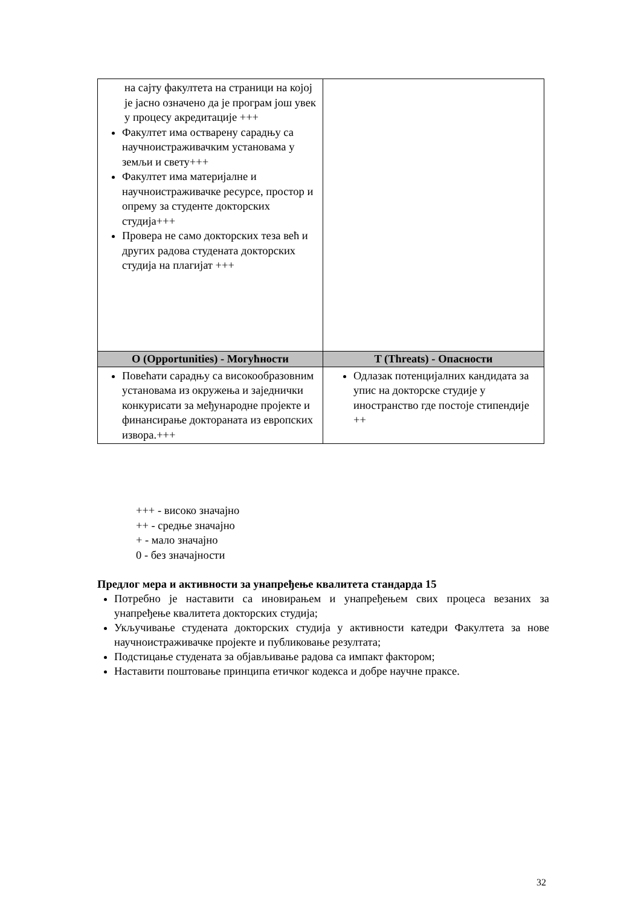| на сајту факултета на страници на којој је јасно означено да је програм још увек у процесу акредитације +++ Факултет има остварену сарадњу са научноистраживачким установама у земљи и свету+++ Факултет има материјалне и научноистраживачке ресурсе, простор и опрему за студенте докторских студија+++ Провера не само докторских теза већ и других радова студената докторских студија на плагијат +++ | |
| О (Opportunities) - Могућности | T (Threats) - Опасности |
| Повећати сарадњу са високообразовним установама из окружења и заједнички конкурисати за међународне пројекте и финансирање доктораната из европских извора.+++ | Одлазак потенцијалних кандидата за упис на докторске студије у иностранство где постоје стипендије ++ |
+++ - високо значајно
++ - средње значајно
+ - мало значајно
0 - без значајности
Предлог мера и активности за унапређење квалитета стандарда 15
Потребно је наставити са иновирањем и унапређењем свих процеса везаних за унапређење квалитета докторских студија;
Укључивање студената докторских студија у активности катедри Факултета за нове научноистраживачке пројекте и публиковање резултата;
Подстицање студената за објављивање радова са импакт фактором;
Наставити поштовање принципа етичког кодекса и добре научне праксе.
32